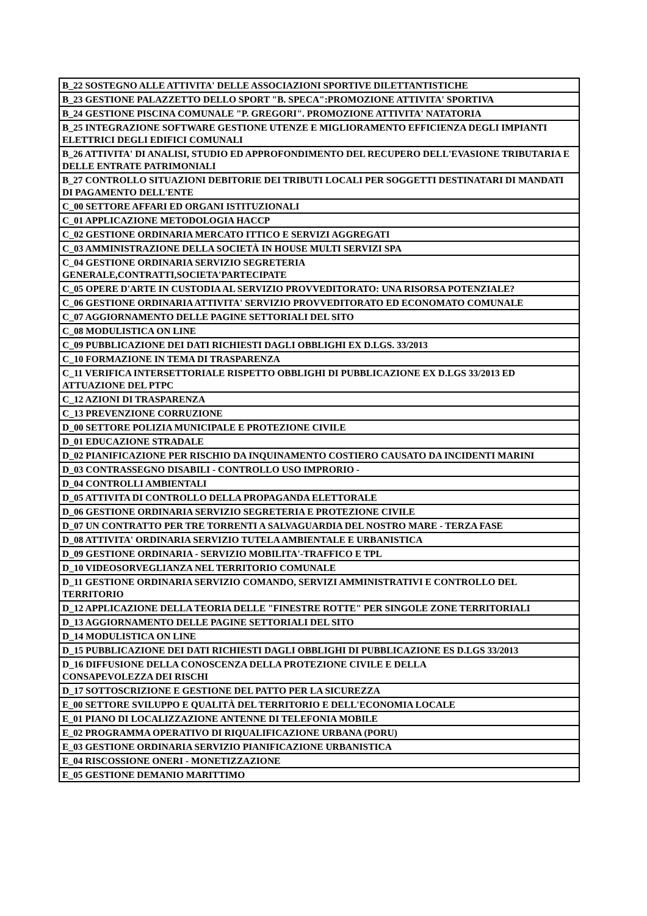| B_22 SOSTEGNO ALLE ATTIVITA' DELLE ASSOCIAZIONI SPORTIVE DILETTANTISTICHE |
| B_23 GESTIONE PALAZZETTO DELLO SPORT "B. SPECA":PROMOZIONE ATTIVITA' SPORTIVA |
| B_24 GESTIONE PISCINA COMUNALE "P. GREGORI". PROMOZIONE ATTIVITA' NATATORIA |
| B_25 INTEGRAZIONE SOFTWARE GESTIONE UTENZE E MIGLIORAMENTO EFFICIENZA DEGLI IMPIANTI ELETTRICI DEGLI EDIFICI COMUNALI |
| B_26 ATTIVITA' DI ANALISI, STUDIO ED APPROFONDIMENTO DEL RECUPERO DELL'EVASIONE TRIBUTARIA E DELLE ENTRATE PATRIMONIALI |
| B_27 CONTROLLO SITUAZIONI DEBITORIE DEI TRIBUTI LOCALI PER SOGGETTI DESTINATARI DI MANDATI DI PAGAMENTO DELL'ENTE |
| C_00 SETTORE AFFARI ED ORGANI ISTITUZIONALI |
| C_01 APPLICAZIONE METODOLOGIA HACCP |
| C_02 GESTIONE ORDINARIA MERCATO ITTICO E SERVIZI AGGREGATI |
| C_03 AMMINISTRAZIONE DELLA SOCIETÀ IN HOUSE MULTI SERVIZI SPA |
| C_04 GESTIONE ORDINARIA SERVIZIO SEGRETERIA GENERALE,CONTRATTI,SOCIETA'PARTECIPATE |
| C_05 OPERE D'ARTE IN CUSTODIA AL SERVIZIO PROVVEDITORATO: UNA RISORSA POTENZIALE? |
| C_06 GESTIONE ORDINARIA ATTIVITA' SERVIZIO PROVVEDITORATO ED ECONOMATO COMUNALE |
| C_07 AGGIORNAMENTO DELLE PAGINE SETTORIALI DEL SITO |
| C_08 MODULISTICA ON LINE |
| C_09 PUBBLICAZIONE DEI DATI RICHIESTI DAGLI OBBLIGHI EX D.LGS. 33/2013 |
| C_10 FORMAZIONE IN TEMA DI TRASPARENZA |
| C_11 VERIFICA INTERSETTORIALE RISPETTO OBBLIGHI DI PUBBLICAZIONE EX D.LGS 33/2013 ED ATTUAZIONE DEL PTPC |
| C_12 AZIONI DI TRASPARENZA |
| C_13 PREVENZIONE CORRUZIONE |
| D_00 SETTORE POLIZIA MUNICIPALE E PROTEZIONE CIVILE |
| D_01 EDUCAZIONE STRADALE |
| D_02 PIANIFICAZIONE PER RISCHIO DA INQUINAMENTO COSTIERO CAUSATO DA INCIDENTI MARINI |
| D_03 CONTRASSEGNO DISABILI - CONTROLLO USO IMPRORIO - |
| D_04 CONTROLLI AMBIENTALI |
| D_05 ATTIVITA DI CONTROLLO DELLA PROPAGANDA ELETTORALE |
| D_06 GESTIONE ORDINARIA SERVIZIO SEGRETERIA E PROTEZIONE CIVILE |
| D_07 UN CONTRATTO PER TRE TORRENTI A SALVAGUARDIA DEL NOSTRO MARE - TERZA FASE |
| D_08 ATTIVITA' ORDINARIA SERVIZIO TUTELA AMBIENTALE E URBANISTICA |
| D_09 GESTIONE ORDINARIA - SERVIZIO MOBILITA'-TRAFFICO E TPL |
| D_10 VIDEOSORVEGLIANZA NEL TERRITORIO COMUNALE |
| D_11 GESTIONE ORDINARIA SERVIZIO COMANDO, SERVIZI AMMINISTRATIVI E CONTROLLO DEL TERRITORIO |
| D_12 APPLICAZIONE DELLA TEORIA DELLE "FINESTRE ROTTE" PER SINGOLE ZONE TERRITORIALI |
| D_13 AGGIORNAMENTO DELLE PAGINE SETTORIALI DEL SITO |
| D_14 MODULISTICA ON LINE |
| D_15 PUBBLICAZIONE DEI DATI RICHIESTI DAGLI OBBLIGHI DI PUBBLICAZIONE ES D.LGS 33/2013 |
| D_16 DIFFUSIONE DELLA CONOSCENZA DELLA PROTEZIONE CIVILE E DELLA CONSAPEVOLEZZA DEI RISCHI |
| D_17 SOTTOSCRIZIONE E GESTIONE DEL PATTO PER LA SICUREZZA |
| E_00 SETTORE SVILUPPO E QUALITÀ DEL TERRITORIO E DELL'ECONOMIA LOCALE |
| E_01 PIANO DI LOCALIZZAZIONE ANTENNE DI TELEFONIA MOBILE |
| E_02 PROGRAMMA OPERATIVO DI RIQUALIFICAZIONE URBANA (PORU) |
| E_03 GESTIONE ORDINARIA SERVIZIO PIANIFICAZIONE URBANISTICA |
| E_04 RISCOSSIONE ONERI - MONETIZZAZIONE |
| E_05 GESTIONE DEMANIO MARITTIMO |